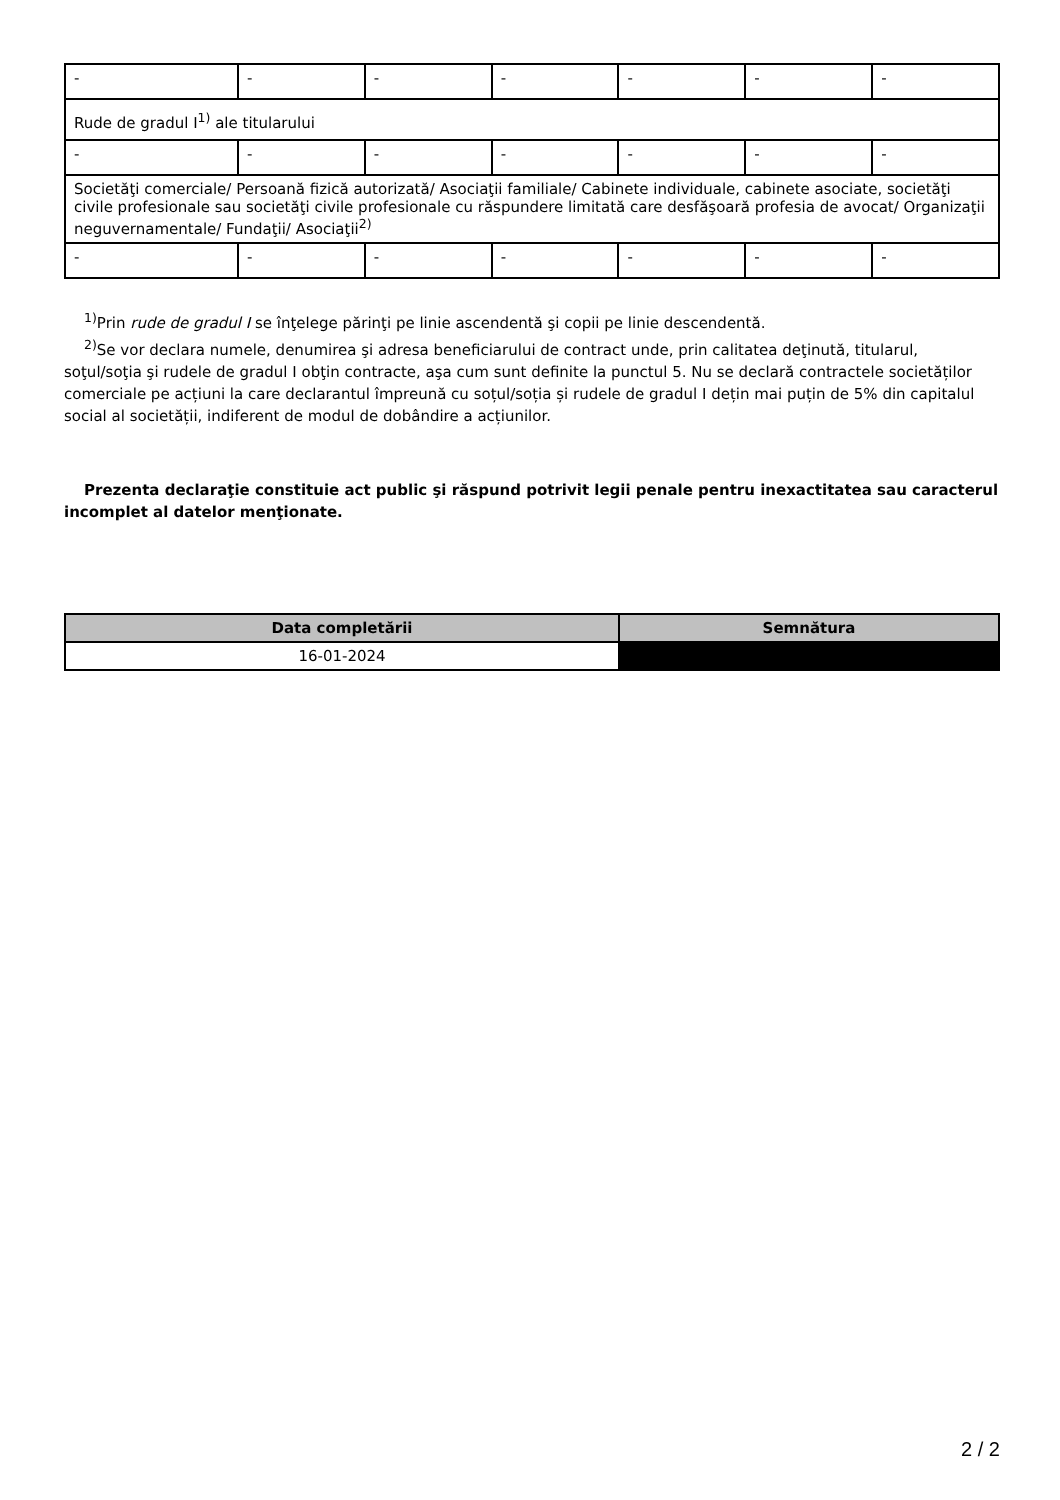| - | - | - | - | - | - | - |
| Rude de gradul I<sup>1)</sup> ale titularului | | | | | | |
| - | - | - | - | - | - | - |
| Societăţi comerciale/ Persoană fizică autorizată/ Asociaţii familiale/ Cabinete individuale, cabinete asociate, societăţi civile profesionale sau societăţi civile profesionale cu răspundere limitată care desfăşoară profesia de avocat/ Organizaţii neguvernamentale/ Fundaţii/ Asociaţii<sup>2)</sup> | | | | | | |
| - | - | - | - | - | - | - |
<sup>1)</sup> Prin rude de gradul I se înţelege părinţi pe linie ascendentă şi copii pe linie descendentă.
<sup>2)</sup> Se vor declara numele, denumirea şi adresa beneficiarului de contract unde, prin calitatea deţinută, titularul, soţul/soţia şi rudele de gradul I obţin contracte, aşa cum sunt definite la punctul 5. Nu se declară contractele societăților comerciale pe acțiuni la care declarantul împreună cu soțul/soția și rudele de gradul I dețin mai puțin de 5% din capitalul social al societății, indiferent de modul de dobândire a acțiunilor.
Prezenta declaraţie constituie act public şi răspund potrivit legii penale pentru inexactitatea sau caracterul incomplet al datelor menţionate.
| Data completării | Semnătura |
| --- | --- |
| 16-01-2024 | |
2 / 2